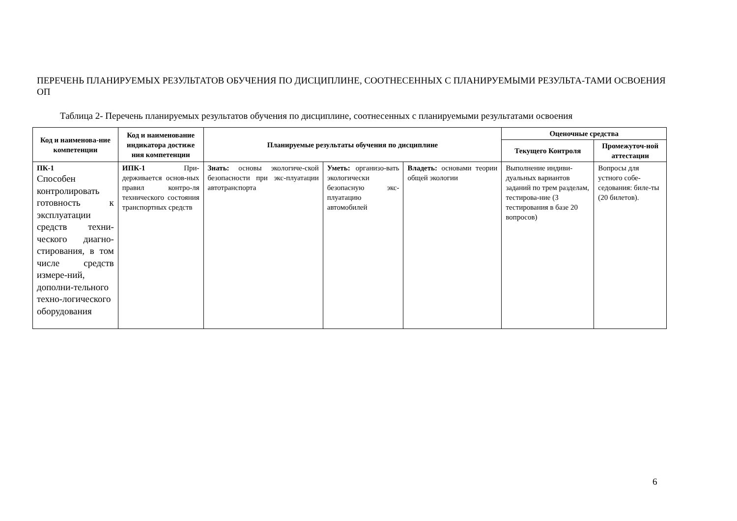ПЕРЕЧЕНЬ ПЛАНИРУЕМЫХ РЕЗУЛЬТАТОВ ОБУЧЕНИЯ ПО ДИСЦИПЛИНЕ, СООТНЕСЕННЫХ С ПЛАНИРУЕМЫМИ РЕЗУЛЬТА-ТАМИ ОСВОЕНИЯ ОП
Таблица 2- Перечень планируемых результатов обучения по дисциплине, соотнесенных с планируемыми результатами освоения
| Код и наименова-ние компетенции | Код и наименование индикатора достиже ния компетенции | Планируемые результаты обучения по дисциплине | | | Оценочные средства | |
| --- | --- | --- | --- | --- | --- | --- |
| | | | | | Текущего Контроля | Промежуточ-ной аттестации |
| ПК-1 Способен контролировать готовность к эксплуатации средств техни-ческого диагно-стирования, в том числе средств измере-ний, дополни-тельного техно-логического оборудования | ИПК-1 При-держивается основ-ных правил контро-ля технического состояния транспортных средств | Знать: основы экологиче-ской безопасности при экс-плуатации автотранспорта | Уметь: организо-вать экологически безопасную экс-плуатацию автомобилей | Владеть: основами теории общей экологии | Выполнение индиви-дуальных вариантов заданий по трем разделам, тестирова-ние (3 тестирования в базе 20 вопросов) | Вопросы для устного собе-седования: биле-ты (20 билетов). |
6